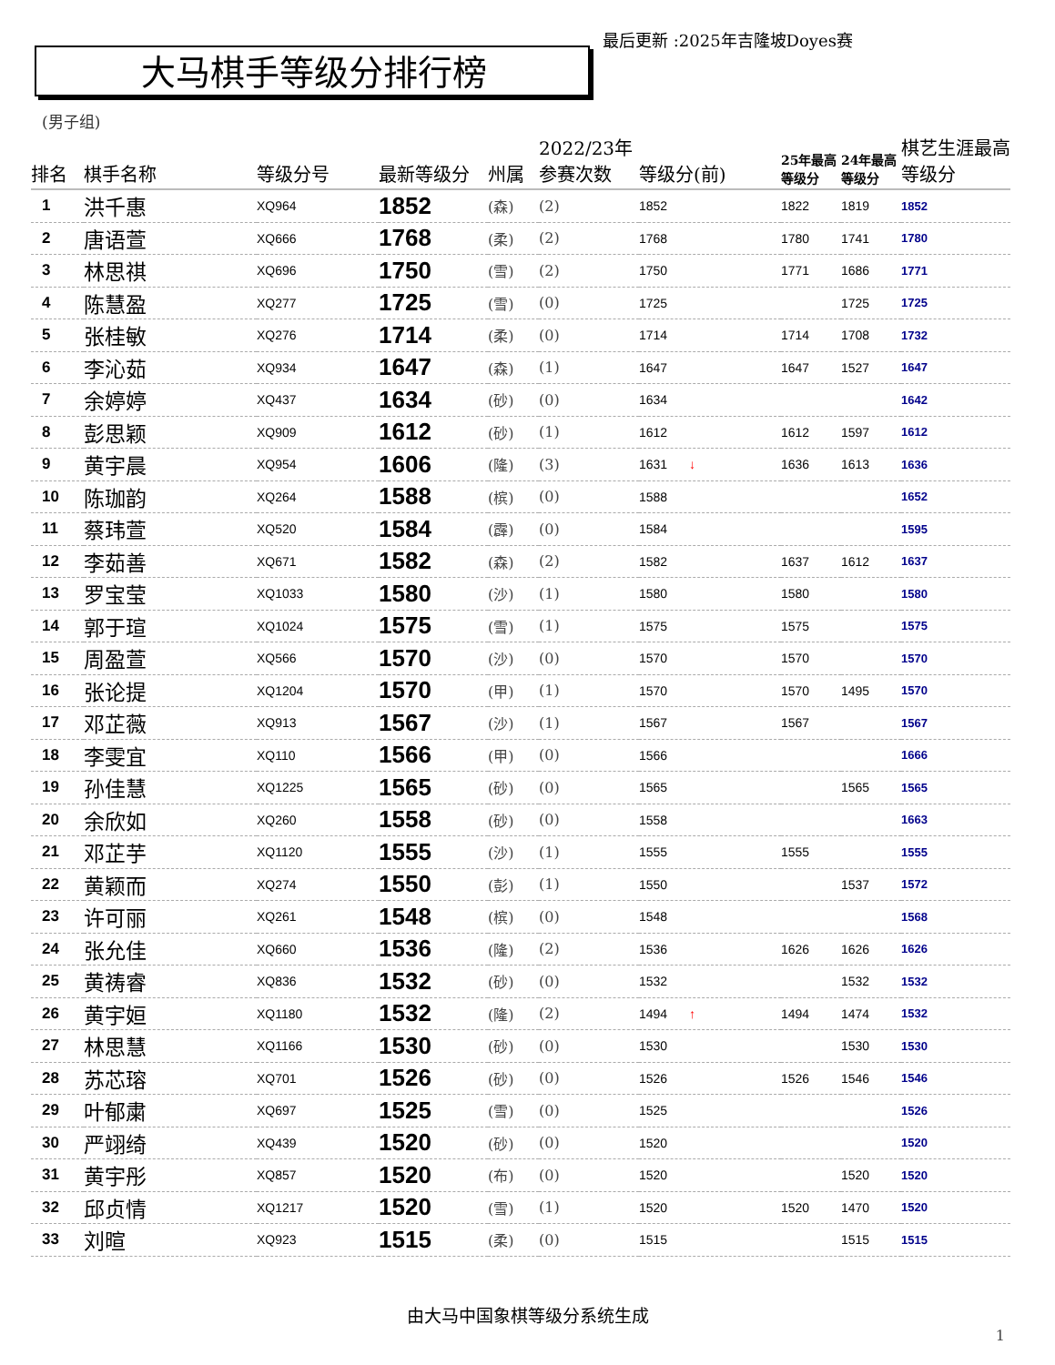大马棋手等级分排行榜
最后更新 :2025年吉隆坡Doyes赛
(男子组)
| 排名 | 棋手名称 | 等级分号 | 最新等级分 | 州属 | 2022/23年参赛次数 | 等级分(前) | 25年最高等级分 | 24年最高等级分 | 棋艺生涯最高等级分 |
| --- | --- | --- | --- | --- | --- | --- | --- | --- | --- |
| 1 | 洪千惠 | XQ964 | 1852 | (森) | (2) | 1852 | 1822 | 1819 | 1852 |
| 2 | 唐语萱 | XQ666 | 1768 | (柔) | (2) | 1768 | 1780 | 1741 | 1780 |
| 3 | 林思祺 | XQ696 | 1750 | (雪) | (2) | 1750 | 1771 | 1686 | 1771 |
| 4 | 陈慧盈 | XQ277 | 1725 | (雪) | (0) | 1725 | | 1725 | 1725 |
| 5 | 张桂敏 | XQ276 | 1714 | (柔) | (0) | 1714 | 1714 | 1708 | 1732 |
| 6 | 李沁茹 | XQ934 | 1647 | (森) | (1) | 1647 | 1647 | 1527 | 1647 |
| 7 | 余婷婷 | XQ437 | 1634 | (砂) | (0) | 1634 | | | 1642 |
| 8 | 彭思颖 | XQ909 | 1612 | (砂) | (1) | 1612 | 1612 | 1597 | 1612 |
| 9 | 黄宇晨 | XQ954 | 1606 | (隆) | (3) | 1631 ↓ | 1636 | 1613 | 1636 |
| 10 | 陈珈韵 | XQ264 | 1588 | (槟) | (0) | 1588 | | | 1652 |
| 11 | 蔡玮萱 | XQ520 | 1584 | (霹) | (0) | 1584 | | | 1595 |
| 12 | 李茹善 | XQ671 | 1582 | (森) | (2) | 1582 | 1637 | 1612 | 1637 |
| 13 | 罗宝莹 | XQ1033 | 1580 | (沙) | (1) | 1580 | 1580 | | 1580 |
| 14 | 郭于瑄 | XQ1024 | 1575 | (雪) | (1) | 1575 | 1575 | | 1575 |
| 15 | 周盈萱 | XQ566 | 1570 | (沙) | (0) | 1570 | 1570 | | 1570 |
| 16 | 张论提 | XQ1204 | 1570 | (甲) | (1) | 1570 | 1570 | 1495 | 1570 |
| 17 | 邓芷薇 | XQ913 | 1567 | (沙) | (1) | 1567 | 1567 | | 1567 |
| 18 | 李雯宜 | XQ110 | 1566 | (甲) | (0) | 1566 | | | 1666 |
| 19 | 孙佳慧 | XQ1225 | 1565 | (砂) | (0) | 1565 | | 1565 | 1565 |
| 20 | 余欣如 | XQ260 | 1558 | (砂) | (0) | 1558 | | | 1663 |
| 21 | 邓芷芋 | XQ1120 | 1555 | (沙) | (1) | 1555 | 1555 | | 1555 |
| 22 | 黄颖而 | XQ274 | 1550 | (彭) | (1) | 1550 | | 1537 | 1572 |
| 23 | 许可丽 | XQ261 | 1548 | (槟) | (0) | 1548 | | | 1568 |
| 24 | 张允佳 | XQ660 | 1536 | (隆) | (2) | 1536 | 1626 | 1626 | 1626 |
| 25 | 黄祷睿 | XQ836 | 1532 | (砂) | (0) | 1532 | | 1532 | 1532 |
| 26 | 黄宇姮 | XQ1180 | 1532 | (隆) | (2) | 1494 ↑ | 1494 | 1474 | 1532 |
| 27 | 林思慧 | XQ1166 | 1530 | (砂) | (0) | 1530 | | 1530 | 1530 |
| 28 | 苏芯瑢 | XQ701 | 1526 | (砂) | (0) | 1526 | 1526 | 1546 | 1546 |
| 29 | 叶郁粛 | XQ697 | 1525 | (雪) | (0) | 1525 | | | 1526 |
| 30 | 严翊绮 | XQ439 | 1520 | (砂) | (0) | 1520 | | | 1520 |
| 31 | 黄宇彤 | XQ857 | 1520 | (布) | (0) | 1520 | | 1520 | 1520 |
| 32 | 邱贞情 | XQ1217 | 1520 | (雪) | (1) | 1520 | 1520 | 1470 | 1520 |
| 33 | 刘暄 | XQ923 | 1515 | (柔) | (0) | 1515 | | 1515 | 1515 |
由大马中国象棋等级分系统生成
1